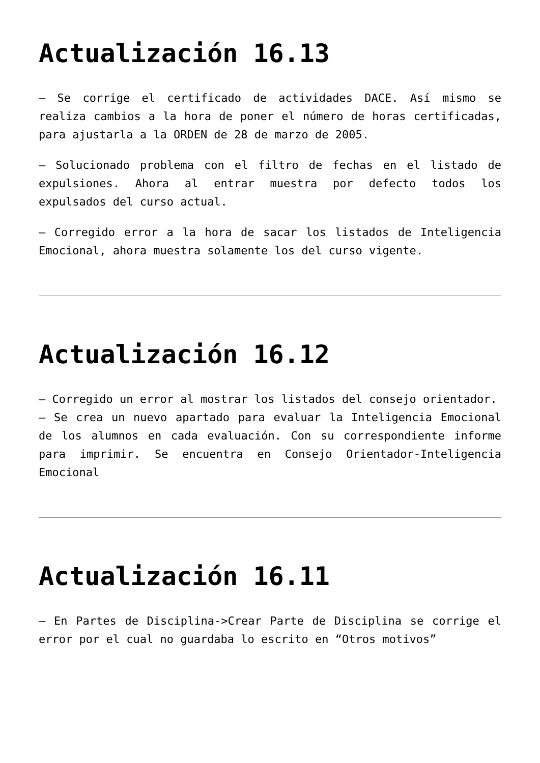Actualización 16.13
– Se corrige el certificado de actividades DACE. Así mismo se realiza cambios a la hora de poner el número de horas certificadas, para ajustarla a la ORDEN de 28 de marzo de 2005.
– Solucionado problema con el filtro de fechas en el listado de expulsiones. Ahora al entrar muestra por defecto todos los expulsados del curso actual.
– Corregido error a la hora de sacar los listados de Inteligencia Emocional, ahora muestra solamente los del curso vigente.
Actualización 16.12
– Corregido un error al mostrar los listados del consejo orientador.
– Se crea un nuevo apartado para evaluar la Inteligencia Emocional de los alumnos en cada evaluación. Con su correspondiente informe para imprimir. Se encuentra en Consejo Orientador-Inteligencia Emocional
Actualización 16.11
– En Partes de Disciplina->Crear Parte de Disciplina se corrige el error por el cual no guardaba lo escrito en “Otros motivos”